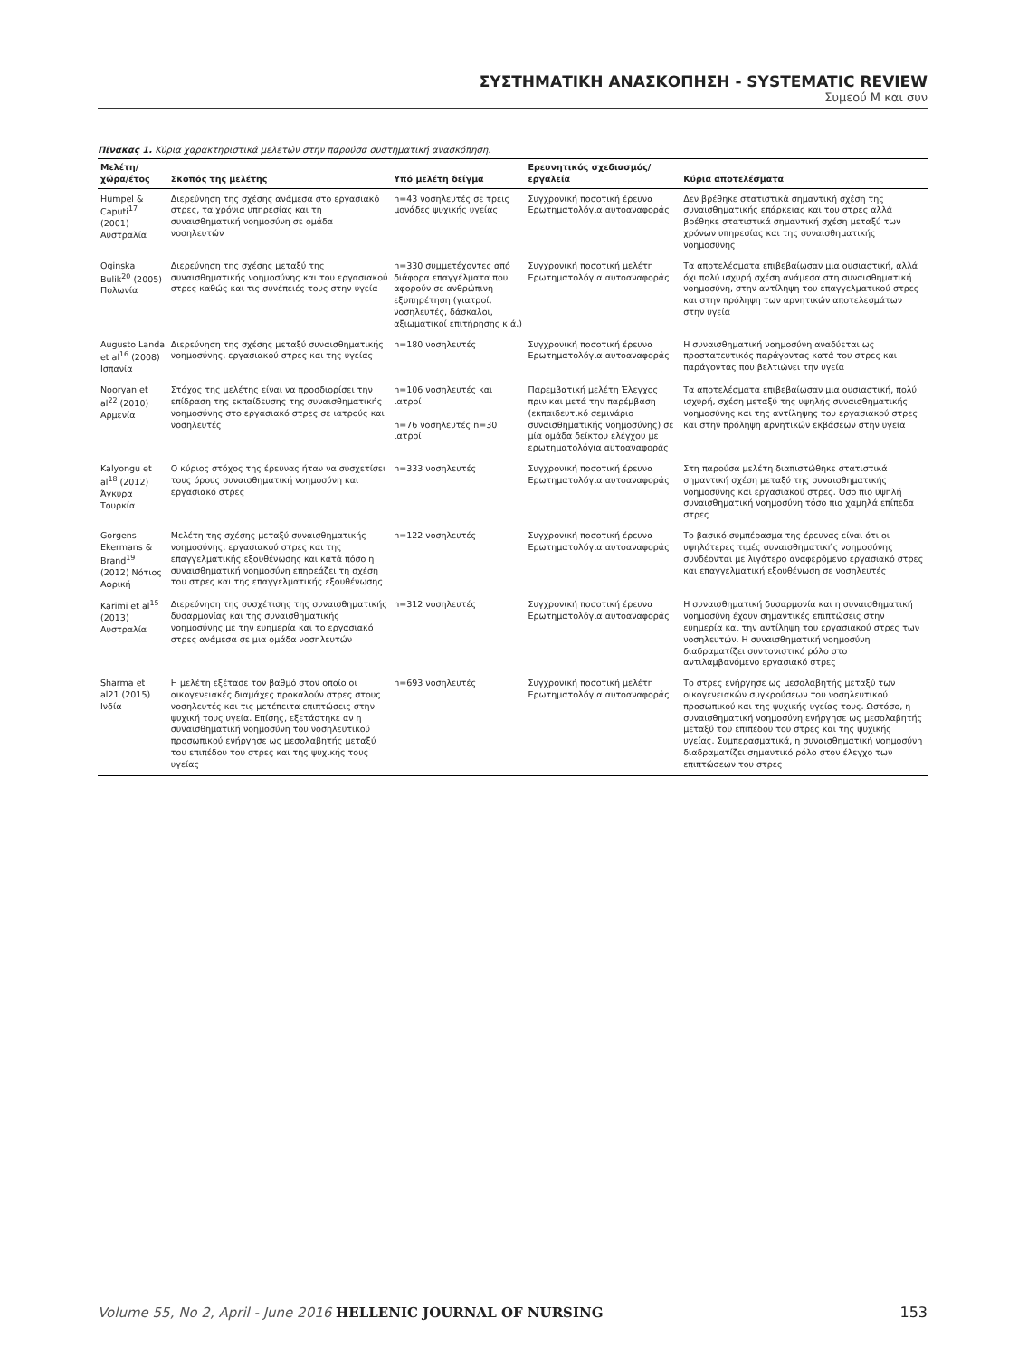ΣΥΣΤΗΜΑΤΙΚΗ ΑΝΑΣΚΟΠΗΣΗ - SYSTEMATIC REVIEW
Συμεού Μ και συν
Πίνακας 1. Κύρια χαρακτηριστικά μελετών στην παρούσα συστηματική ανασκόπηση.
| Μελέτη/ χώρα/έτος | Σκοπός της μελέτης | Υπό μελέτη δείγμα | Ερευνητικός σχεδιασμός/ εργαλεία | Κύρια αποτελέσματα |
| --- | --- | --- | --- | --- |
| Humpel & Caputi<sup>17</sup> (2001) Αυστραλία | Διερεύνηση της σχέσης ανάμεσα στο εργασιακό στρες, τα χρόνια υπηρεσίας και τη συναισθηματική νοημοσύνη σε ομάδα νοσηλευτών | n=43 νοσηλευτές σε τρεις μονάδες ψυχικής υγείας | Συγχρονική ποσοτική έρευνα Ερωτηματολόγια αυτοαναφοράς | Δεν βρέθηκε στατιστικά σημαντική σχέση της συναισθηματικής επάρκειας και του στρες αλλά βρέθηκε στατιστικά σημαντική σχέση μεταξύ των χρόνων υπηρεσίας και της συναισθηματικής νοημοσύνης |
| Oginska Bulik<sup>20</sup> (2005) Πολωνία | Διερεύνηση της σχέσης μεταξύ της συναισθηματικής νοημοσύνης και του εργασιακού στρες καθώς και τις συνέπειές τους στην υγεία | n=330 συμμετέχοντες από διάφορα επαγγέλματα που αφορούν σε ανθρώπινη εξυπηρέτηση (γιατροί, νοσηλευτές, δάσκαλοι, αξιωματικοί επιτήρησης κ.ά.) | Συγχρονική ποσοτική μελέτη Ερωτηματολόγια αυτοαναφοράς | Τα αποτελέσματα επιβεβαίωσαν μια ουσιαστική, αλλά όχι πολύ ισχυρή σχέση ανάμεσα στη συναισθηματική νοημοσύνη, στην αντίληψη του επαγγελματικού στρες και στην πρόληψη των αρνητικών αποτελεσμάτων στην υγεία |
| Augusto Landa et al<sup>16</sup> (2008) Ισπανία | Διερεύνηση της σχέσης μεταξύ συναισθηματικής νοημοσύνης, εργασιακού στρες και της υγείας | n=180 νοσηλευτές | Συγχρονική ποσοτική έρευνα Ερωτηματολόγια αυτοαναφοράς | Η συναισθηματική νοημοσύνη αναδύεται ως προστατευτικός παράγοντας κατά του στρες και παράγοντας που βελτιώνει την υγεία |
| Nooryan et al<sup>22</sup> (2010) Αρμενία | Στόχος της μελέτης είναι να προσδιορίσει την επίδραση της εκπαίδευσης της συναισθηματικής νοημοσύνης στο εργασιακό στρες σε ιατρούς και νοσηλευτές | n=106 νοσηλευτές και ιατροί n=76 νοσηλευτές n=30 ιατροί | Παρεμβατική μελέτη Έλεγχος πριν και μετά την παρέμβαση (εκπαιδευτικό σεμινάριο συναισθηματικής νοημοσύνης) σε μία ομάδα δείκτου ελέγχου με ερωτηματολόγια αυτοαναφοράς | Τα αποτελέσματα επιβεβαίωσαν μια ουσιαστική, πολύ ισχυρή, σχέση μεταξύ της υψηλής συναισθηματικής νοημοσύνης και της αντίληψης του εργασιακού στρες και στην πρόληψη αρνητικών εκβάσεων στην υγεία |
| Kalyongu et al<sup>18</sup> (2012) Άγκυρα Τουρκία | Ο κύριος στόχος της έρευνας ήταν να συσχετίσει τους όρους συναισθηματική νοημοσύνη και εργασιακό στρες | n=333 νοσηλευτές | Συγχρονική ποσοτική έρευνα Ερωτηματολόγια αυτοαναφοράς | Στη παρούσα μελέτη διαπιστώθηκε στατιστικά σημαντική σχέση μεταξύ της συναισθηματικής νοημοσύνης και εργασιακού στρες. Όσο πιο υψηλή συναισθηματική νοημοσύνη τόσο πιο χαμηλά επίπεδα στρες |
| Gorgens-Ekermans & Brand<sup>19</sup> (2012) Νότιος Αφρική | Μελέτη της σχέσης μεταξύ συναισθηματικής νοημοσύνης, εργασιακού στρες και της επαγγελματικής εξουθένωσης και κατά πόσο η συναισθηματική νοημοσύνη επηρεάζει τη σχέση του στρες και της επαγγελματικής εξουθένωσης | n=122 νοσηλευτές | Συγχρονική ποσοτική έρευνα Ερωτηματολόγια αυτοαναφοράς | Το βασικό συμπέρασμα της έρευνας είναι ότι οι υψηλότερες τιμές συναισθηματικής νοημοσύνης συνδέονται με λιγότερο αναφερόμενο εργασιακό στρες και επαγγελματική εξουθένωση σε νοσηλευτές |
| Karimi et al<sup>15</sup> (2013) Αυστραλία | Διερεύνηση της συσχέτισης της συναισθηματικής δυσαρμονίας και της συναισθηματικής νοημοσύνης με την ευημερία και το εργασιακό στρες ανάμεσα σε μια ομάδα νοσηλευτών | n=312 νοσηλευτές | Συγχρονική ποσοτική έρευνα Ερωτηματολόγια αυτοαναφοράς | Η συναισθηματική δυσαρμονία και η συναισθηματική νοημοσύνη έχουν σημαντικές επιπτώσεις στην ευημερία και την αντίληψη του εργασιακού στρες των νοσηλευτών. Η συναισθηματική νοημοσύνη διαδραματίζει συντονιστικό ρόλο στο αντιλαμβανόμενο εργασιακό στρες |
| Sharma et al21 (2015) Ινδία | Η μελέτη εξέτασε τον βαθμό στον οποίο οι οικογενειακές διαμάχες προκαλούν στρες στους νοσηλευτές και τις μετέπειτα επιπτώσεις στην ψυχική τους υγεία. Επίσης, εξετάστηκε αν η συναισθηματική νοημοσύνη του νοσηλευτικού προσωπικού ενήργησε ως μεσολαβητής μεταξύ του επιπέδου του στρες και της ψυχικής τους υγείας | n=693 νοσηλευτές | Συγχρονική ποσοτική μελέτη Ερωτηματολόγια αυτοαναφοράς | Το στρες ενήργησε ως μεσολαβητής μεταξύ των οικογενειακών συγκρούσεων του νοσηλευτικού προσωπικού και της ψυχικής υγείας τους. Ωστόσο, η συναισθηματική νοημοσύνη ενήργησε ως μεσολαβητής μεταξύ του επιπέδου του στρες και της ψυχικής υγείας. Συμπερασματικά, η συναισθηματική νοημοσύνη διαδραματίζει σημαντικό ρόλο στον έλεγχο των επιπτώσεων του στρες |
Volume 55, No 2, April - June 2016 HELLENIC JOURNAL OF NURSING 153